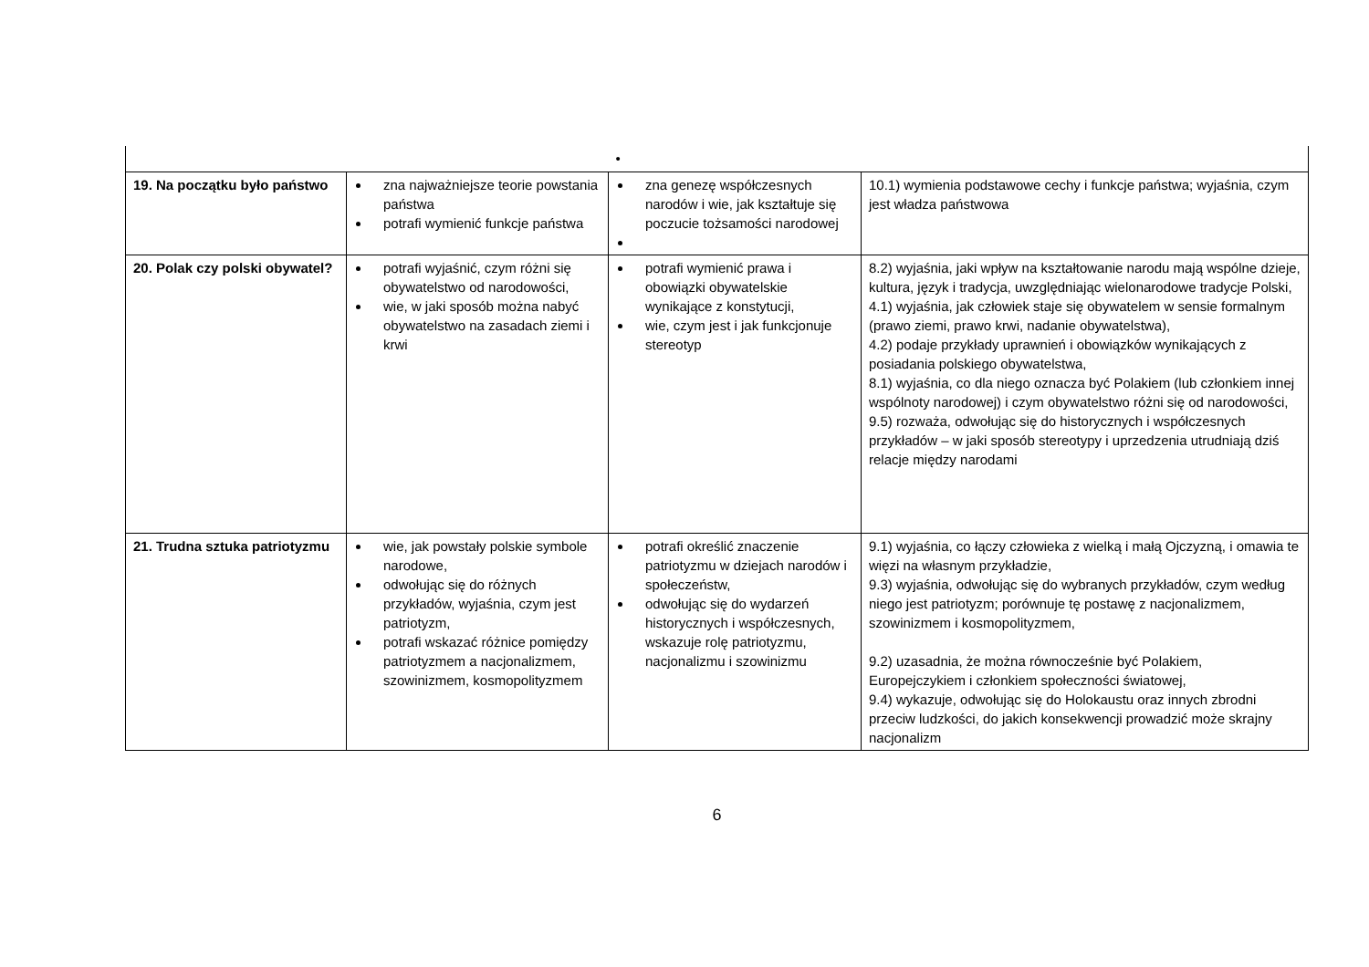| | | • | |
| 19. Na początku było państwo | zna najważniejsze teorie powstania państwa potrafi wymienić funkcje państwa | zna genezę współczesnych narodów i wie, jak kształtuje się poczucie tożsamości narodowej | 10.1) wymienia podstawowe cechy i funkcje państwa; wyjaśnia, czym jest władza państwowa |
| 20. Polak czy polski obywatel? | potrafi wyjaśnić, czym różni się obywatelstwo od narodowości, wie, w jaki sposób można nabyć obywatelstwo na zasadach ziemi i krwi | potrafi wymienić prawa i obowiązki obywatelskie wynikające z konstytucji, wie, czym jest i jak funkcjonuje stereotyp | 8.2) wyjaśnia, jaki wpływ na kształtowanie narodu mają wspólne dzieje, kultura, język i tradycja, uwzględniając wielonarodowe tradycje Polski, 4.1) wyjaśnia, jak człowiek staje się obywatelem w sensie formalnym (prawo ziemi, prawo krwi, nadanie obywatelstwa), 4.2) podaje przykłady uprawnień i obowiązków wynikających z posiadania polskiego obywatelstwa, 8.1) wyjaśnia, co dla niego oznacza być Polakiem (lub członkiem innej wspólnoty narodowej) i czym obywatelstwo różni się od narodowości, 9.5) rozważa, odwołując się do historycznych i współczesnych przykładów – w jaki sposób stereotypy i uprzedzenia utrudniają dziś relacje między narodami |
| 21. Trudna sztuka patriotyzmu | wie, jak powstały polskie symbole narodowe, odwołując się do różnych przykładów, wyjaśnia, czym jest patriotyzm, potrafi wskazać różnice pomiędzy patriotyzmem a nacjonalizmem, szowinizmem, kosmopolityzmem | potrafi określić znaczenie patriotyzmu w dziejach narodów i społeczeństw, odwołując się do wydarzeń historycznych i współczesnych, wskazuje rolę patriotyzmu, nacjonalizmu i szowinizmu | 9.1) wyjaśnia, co łączy człowieka z wielką i małą Ojczyzną, i omawia te więzi na własnym przykładzie, 9.3) wyjaśnia, odwołując się do wybranych przykładów, czym według niego jest patriotyzm; porównuje tę postawę z nacjonalizmem, szowinizmem i kosmopolityzmem, 9.2) uzasadnia, że można równocześnie być Polakiem, Europejczykiem i członkiem społeczności światowej, 9.4) wykazuje, odwołując się do Holokaustu oraz innych zbrodni przeciw ludzkości, do jakich konsekwencji prowadzić może skrajny nacjonalizm |
6